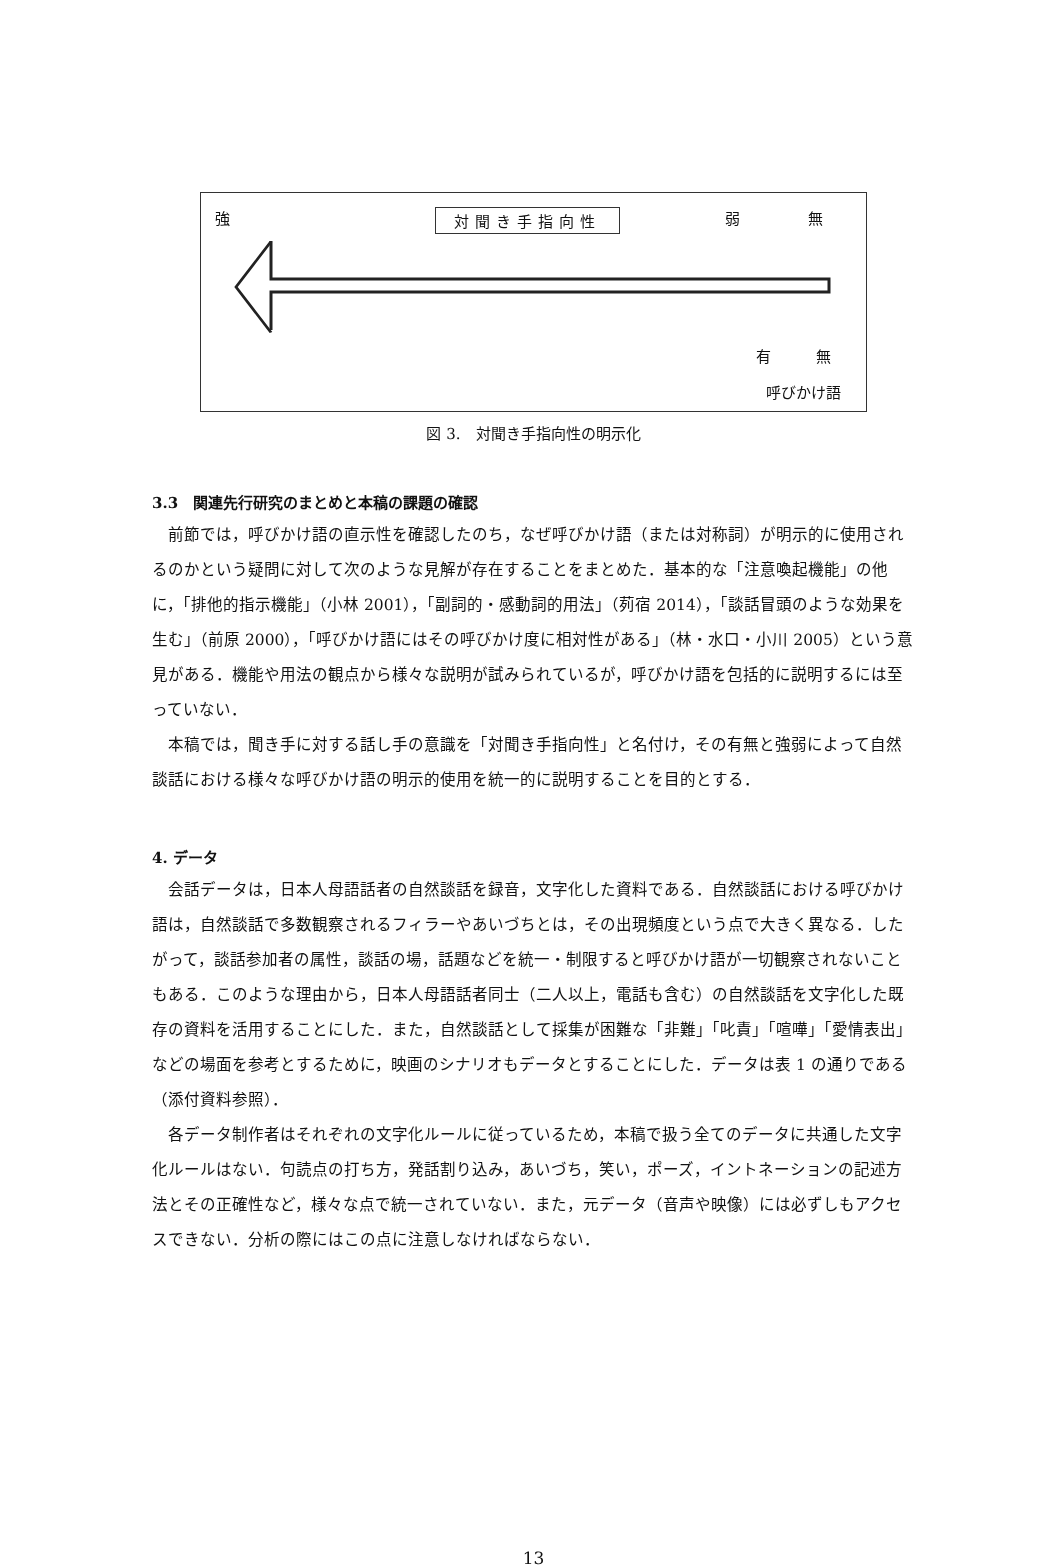強 対聞き手指向性 弱 無
有　　　無
呼びかけ語
図 3.　対聞き手指向性の明示化
3.3　関連先行研究のまとめと本稿の課題の確認
前節では，呼びかけ語の直示性を確認したのち，なぜ呼びかけ語（または対称詞）が明示的に使用されるのかという疑問に対して次のような見解が存在することをまとめた．基本的な「注意喚起機能」の他に，「排他的指示機能」（小林 2001），「副詞的・感動詞的用法」（茢宿 2014），「談話冒頭のような効果を生む」（前原 2000），「呼びかけ語にはその呼びかけ度に相対性がある」（林・水口・小川 2005）という意見がある．機能や用法の観点から様々な説明が試みられているが，呼びかけ語を包括的に説明するには至っていない．
本稿では，聞き手に対する話し手の意識を「対聞き手指向性」と名付け，その有無と強弱によって自然談話における様々な呼びかけ語の明示的使用を統一的に説明することを目的とする．
4. データ
会話データは，日本人母語話者の自然談話を録音，文字化した資料である．自然談話における呼びかけ語は，自然談話で多数観察されるフィラーやあいづちとは，その出現頻度という点で大きく異なる．したがって，談話参加者の属性，談話の場，話題などを統一・制限すると呼びかけ語が一切観察されないこともある．このような理由から，日本人母語話者同士（二人以上，電話も含む）の自然談話を文字化した既存の資料を活用することにした．また，自然談話として採集が困難な「非難」「叱責」「喧嘩」「愛情表出」などの場面を参考とするために，映画のシナリオもデータとすることにした．データは表 1 の通りである（添付資料参照）．
各データ制作者はそれぞれの文字化ルールに従っているため，本稿で扱う全てのデータに共通した文字化ルールはない．句読点の打ち方，発話割り込み，あいづち，笑い，ポーズ，イントネーションの記述方法とその正確性など，様々な点で統一されていない．また，元データ（音声や映像）には必ずしもアクセスできない．分析の際にはこの点に注意しなければならない．
13